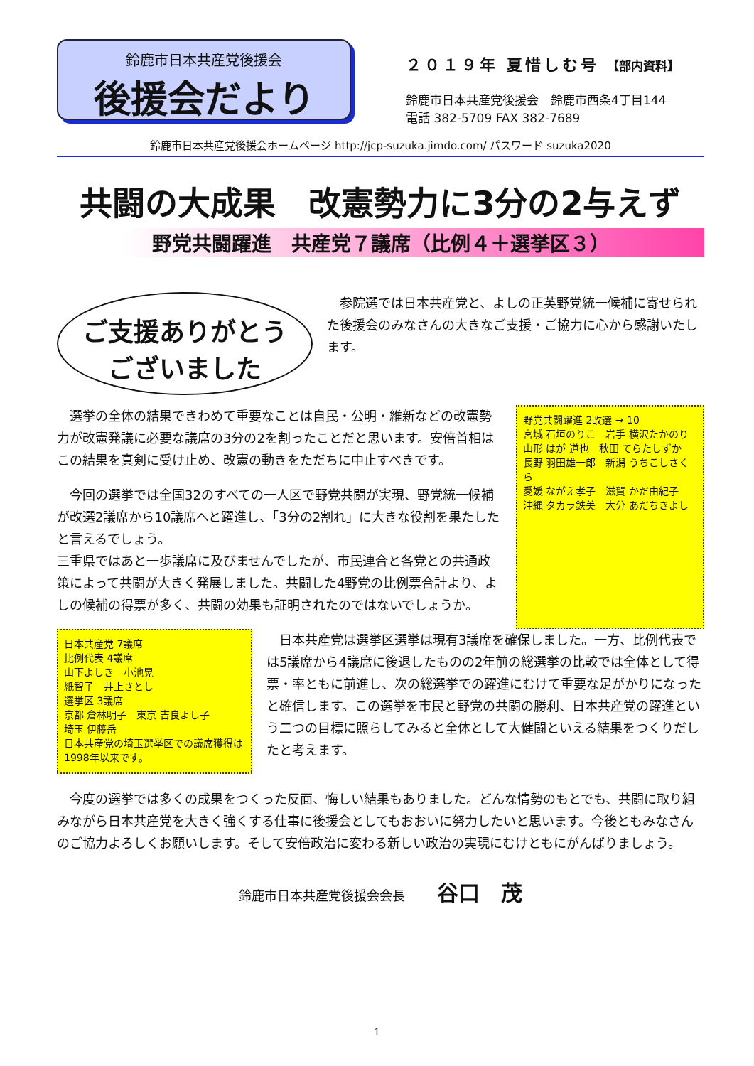鈴鹿市日本共産党後援会
後援会だより
２０１９年 夏惜しむ号 【部内資料】
鈴鹿市日本共産党後援会　鈴鹿市西条4丁目144
電話 382-5709 FAX 382-7689
鈴鹿市日本共産党後援会ホームページ http://jcp-suzuka.jimdo.com/ パスワード suzuka2020
共闘の大成果　改憲勢力に3分の2与えず
野党共闘躍進　共産党７議席（比例４＋選挙区３）
ご支援ありがとう
ございました
参院選では日本共産党と、よしの正英野党統一候補に寄せられた後援会のみなさんの大きなご支援・ご協力に心から感謝いたします。
選挙の全体の結果できわめて重要なことは自民・公明・維新などの改憲勢力が改憲発議に必要な議席の3分の2を割ったことだと思います。安倍首相はこの結果を真剣に受け止め、改憲の動きをただちに中止すべきです。
今回の選挙では全国32のすべての一人区で野党共闘が実現、野党統一候補が改選2議席から10議席へと躍進し、「3分の2割れ」に大きな役割を果たしたと言えるでしょう。
三重県ではあと一歩議席に及びませんでしたが、市民連合と各党との共通政策によって共闘が大きく発展しました。共闘した4野党の比例票合計より、よしの候補の得票が多く、共闘の効果も証明されたのではないでしょうか。
野党共闘躍進 2改選 → 10
宮城 石垣のりこ　岩手 横沢たかのり
山形 はが 道也　秋田 てらたしずか
長野 羽田雄一郎　新潟 うちこしさくら
愛媛 ながえ孝子　滋賀 かだ由紀子
沖縄 タカラ鉄美　大分 あだちきよし
日本共産党 7議席
比例代表 4議席
山下よしき　小池晃
紙智子　井上さとし
選挙区 3議席
京都 倉林明子　東京 吉良よし子
埼玉 伊藤岳
日本共産党の埼玉選挙区での議席獲得は1998年以来です。
日本共産党は選挙区選挙は現有3議席を確保しました。一方、比例代表では5議席から4議席に後退したものの2年前の総選挙の比較では全体として得票・率ともに前進し、次の総選挙での躍進にむけて重要な足がかりになったと確信します。この選挙を市民と野党の共闘の勝利、日本共産党の躍進という二つの目標に照らしてみると全体として大健闘といえる結果をつくりだしたと考えます。
今度の選挙では多くの成果をつくった反面、悔しい結果もありました。どんな情勢のもとでも、共闘に取り組みながら日本共産党を大きく強くする仕事に後援会としてもおおいに努力したいと思います。今後ともみなさんのご協力よろしくお願いします。そして安倍政治に変わる新しい政治の実現にむけともにがんばりましょう。
鈴鹿市日本共産党後援会会長 谷口　茂
1